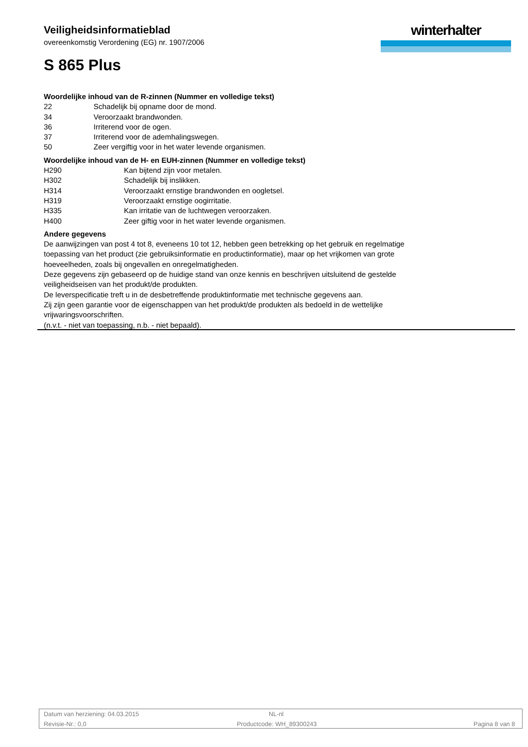Veiligheidsinformatieblad
overeenkomstig Verordening (EG) nr. 1907/2006
S 865 Plus
winterhalter
Woordelijke inhoud van de R-zinnen (Nummer en volledige tekst)
| 22 | Schadelijk bij opname door de mond. |
| 34 | Veroorzaakt brandwonden. |
| 36 | Irriterend voor de ogen. |
| 37 | Irriterend voor de ademhalingswegen. |
| 50 | Zeer vergiftig voor in het water levende organismen. |
Woordelijke inhoud van de H- en EUH-zinnen (Nummer en volledige tekst)
| H290 | Kan bijtend zijn voor metalen. |
| H302 | Schadelijk bij inslikken. |
| H314 | Veroorzaakt ernstige brandwonden en oogletsel. |
| H319 | Veroorzaakt ernstige oogirritatie. |
| H335 | Kan irritatie van de luchtwegen veroorzaken. |
| H400 | Zeer giftig voor in het water levende organismen. |
Andere gegevens
De aanwijzingen van post 4 tot 8, eveneens 10 tot 12, hebben geen betrekking op het gebruik en regelmatige toepassing van het product (zie gebruiksinformatie en productinformatie), maar op het vrijkomen van grote hoeveelheden, zoals bij ongevallen en onregelmatigheden.
Deze gegevens zijn gebaseerd op de huidige stand van onze kennis en beschrijven uitsluitend de gestelde veiligheidseisen van het produkt/de produkten.
De leverspecificatie treft u in de desbetreffende produktinformatie met technische gegevens aan.
Zij zijn geen garantie voor de eigenschappen van het produkt/de produkten als bedoeld in de wettelijke vrijwaringsvoorschriften.
(n.v.t. - niet van toepassing, n.b. - niet bepaald).
Datum van herziening: 04.03.2015 NL-nl
Revisie-Nr.: 0,0 Productcode: WH_89300243 Pagina 8 van 8